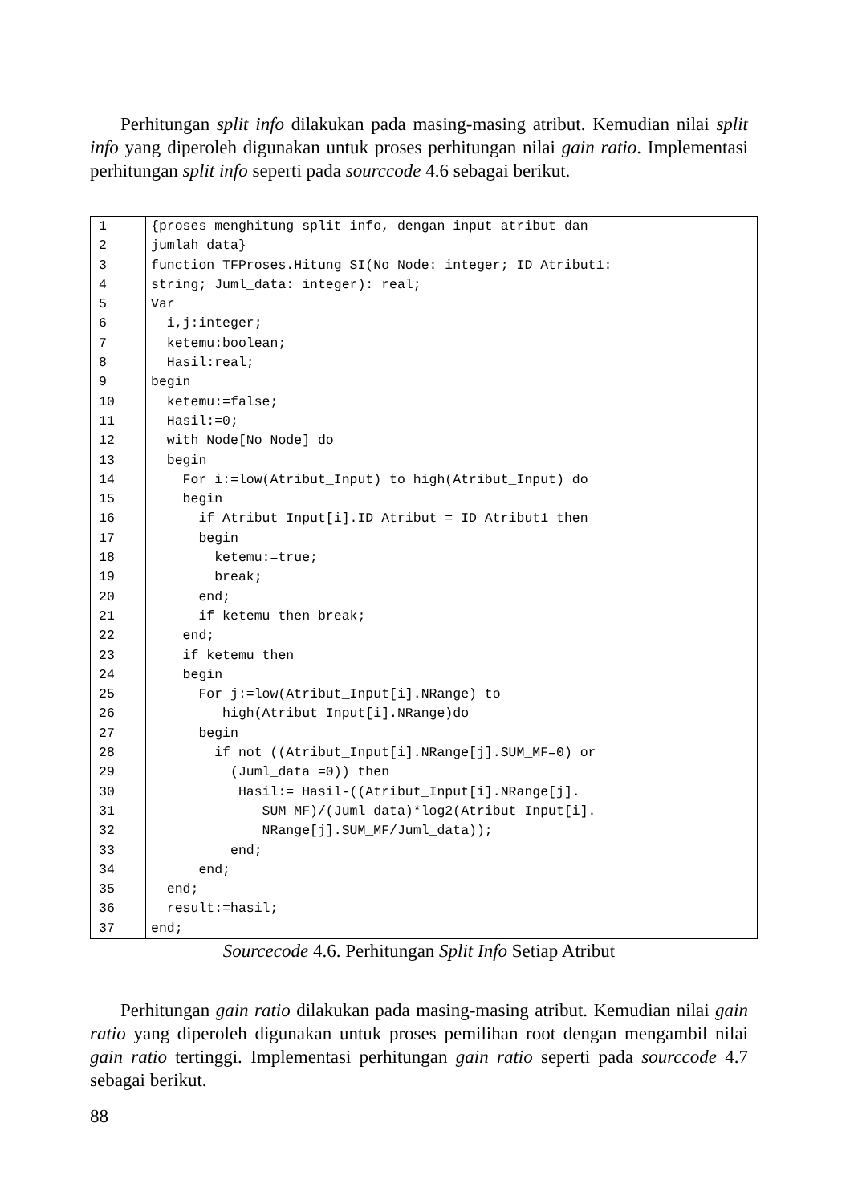Perhitungan split info dilakukan pada masing-masing atribut. Kemudian nilai split info yang diperoleh digunakan untuk proses perhitungan nilai gain ratio. Implementasi perhitungan split info seperti pada sourccode 4.6 sebagai berikut.
| 1 | {proses menghitung split info, dengan input atribut dan |
| 2 | jumlah data} |
| 3 | function TFProses.Hitung_SI(No_Node: integer; ID_Atribut1: |
| 4 | string; Juml_data: integer): real; |
| 5 | Var |
| 6 | i,j:integer; |
| 7 | ketemu:boolean; |
| 8 | Hasil:real; |
| 9 | begin |
| 10 | ketemu:=false; |
| 11 | Hasil:=0; |
| 12 | with Node[No_Node] do |
| 13 | begin |
| 14 | For i:=low(Atribut_Input) to high(Atribut_Input) do |
| 15 | begin |
| 16 | if Atribut_Input[i].ID_Atribut = ID_Atribut1 then |
| 17 | begin |
| 18 | ketemu:=true; |
| 19 | break; |
| 20 | end; |
| 21 | if ketemu then break; |
| 22 | end; |
| 23 | if ketemu then |
| 24 | begin |
| 25 | For j:=low(Atribut_Input[i].NRange) to |
| 26 | high(Atribut_Input[i].NRange)do |
| 27 | begin |
| 28 | if not ((Atribut_Input[i].NRange[j].SUM_MF=0) or |
| 29 | (Juml_data =0)) then |
| 30 | Hasil:= Hasil-((Atribut_Input[i].NRange[j]. |
| 31 | SUM_MF)/(Juml_data)*log2(Atribut_Input[i]. |
| 32 | NRange[j].SUM_MF/Juml_data)); |
| 33 | end; |
| 34 | end; |
| 35 | end; |
| 36 | result:=hasil; |
| 37 | end; |
Sourcecode 4.6. Perhitungan Split Info Setiap Atribut
Perhitungan gain ratio dilakukan pada masing-masing atribut. Kemudian nilai gain ratio yang diperoleh digunakan untuk proses pemilihan root dengan mengambil nilai gain ratio tertinggi. Implementasi perhitungan gain ratio seperti pada sourccode 4.7 sebagai berikut.
88